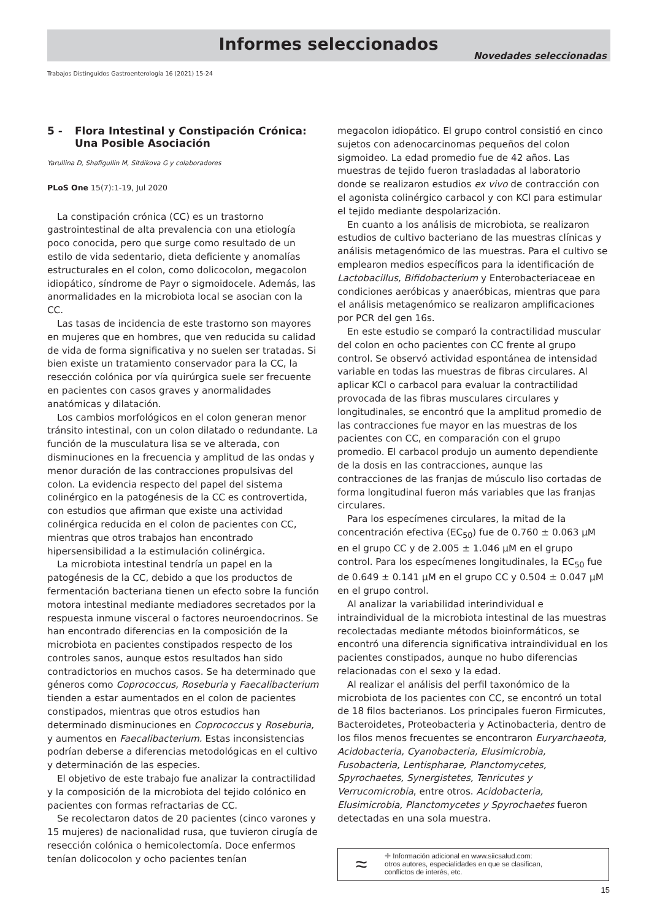Informes seleccionados
Novedades seleccionadas
Trabajos Distinguidos Gastroenterología 16 (2021) 15-24
5 - Flora Intestinal y Constipación Crónica: Una Posible Asociación
Yarullina D, Shafigullin M, Sitdikova G y colaboradores
PLoS One 15(7):1-19, Jul 2020
La constipación crónica (CC) es un trastorno gastrointestinal de alta prevalencia con una etiología poco conocida, pero que surge como resultado de un estilo de vida sedentario, dieta deficiente y anomalías estructurales en el colon, como dolicocolon, megacolon idiopático, síndrome de Payr o sigmoidocele. Además, las anormalidades en la microbiota local se asocian con la CC.
Las tasas de incidencia de este trastorno son mayores en mujeres que en hombres, que ven reducida su calidad de vida de forma significativa y no suelen ser tratadas. Si bien existe un tratamiento conservador para la CC, la resección colónica por vía quirúrgica suele ser frecuente en pacientes con casos graves y anormalidades anatómicas y dilatación.
Los cambios morfológicos en el colon generan menor tránsito intestinal, con un colon dilatado o redundante. La función de la musculatura lisa se ve alterada, con disminuciones en la frecuencia y amplitud de las ondas y menor duración de las contracciones propulsivas del colon. La evidencia respecto del papel del sistema colinérgico en la patogénesis de la CC es controvertida, con estudios que afirman que existe una actividad colinérgica reducida en el colon de pacientes con CC, mientras que otros trabajos han encontrado hipersensibilidad a la estimulación colinérgica.
La microbiota intestinal tendría un papel en la patogénesis de la CC, debido a que los productos de fermentación bacteriana tienen un efecto sobre la función motora intestinal mediante mediadores secretados por la respuesta inmune visceral o factores neuroendocrinos. Se han encontrado diferencias en la composición de la microbiota en pacientes constipados respecto de los controles sanos, aunque estos resultados han sido contradictorios en muchos casos. Se ha determinado que géneros como Coprococcus, Roseburia y Faecalibacterium tienden a estar aumentados en el colon de pacientes constipados, mientras que otros estudios han determinado disminuciones en Coprococcus y Roseburia, y aumentos en Faecalibacterium. Estas inconsistencias podrían deberse a diferencias metodológicas en el cultivo y determinación de las especies.
El objetivo de este trabajo fue analizar la contractilidad y la composición de la microbiota del tejido colónico en pacientes con formas refractarias de CC.
Se recolectaron datos de 20 pacientes (cinco varones y 15 mujeres) de nacionalidad rusa, que tuvieron cirugía de resección colónica o hemicolectomía. Doce enfermos tenían dolicocolon y ocho pacientes tenían
megacolon idiopático. El grupo control consistió en cinco sujetos con adenocarcinomas pequeños del colon sigmoideo. La edad promedio fue de 42 años. Las muestras de tejido fueron trasladadas al laboratorio donde se realizaron estudios ex vivo de contracción con el agonista colinérgico carbacol y con KCl para estimular el tejido mediante despolarización.
En cuanto a los análisis de microbiota, se realizaron estudios de cultivo bacteriano de las muestras clínicas y análisis metagenómico de las muestras. Para el cultivo se emplearon medios específicos para la identificación de Lactobacillus, Bifidobacterium y Enterobacteriaceae en condiciones aeróbicas y anaeróbicas, mientras que para el análisis metagenómico se realizaron amplificaciones por PCR del gen 16s.
En este estudio se comparó la contractilidad muscular del colon en ocho pacientes con CC frente al grupo control. Se observó actividad espontánea de intensidad variable en todas las muestras de fibras circulares. Al aplicar KCl o carbacol para evaluar la contractilidad provocada de las fibras musculares circulares y longitudinales, se encontró que la amplitud promedio de las contracciones fue mayor en las muestras de los pacientes con CC, en comparación con el grupo promedio. El carbacol produjo un aumento dependiente de la dosis en las contracciones, aunque las contracciones de las franjas de músculo liso cortadas de forma longitudinal fueron más variables que las franjas circulares.
Para los especímenes circulares, la mitad de la concentración efectiva (EC<sub>50</sub>) fue de 0.760 ± 0.063 µM en el grupo CC y de 2.005 ± 1.046 µM en el grupo control. Para los especímenes longitudinales, la EC<sub>50</sub> fue de 0.649 ± 0.141 µM en el grupo CC y 0.504 ± 0.047 µM en el grupo control.
Al analizar la variabilidad interindividual e intraindividual de la microbiota intestinal de las muestras recolectadas mediante métodos bioinformáticos, se encontró una diferencia significativa intraindividual en los pacientes constipados, aunque no hubo diferencias relacionadas con el sexo y la edad.
Al realizar el análisis del perfil taxonómico de la microbiota de los pacientes con CC, se encontró un total de 18 filos bacterianos. Los principales fueron Firmicutes, Bacteroidetes, Proteobacteria y Actinobacteria, dentro de los filos menos frecuentes se encontraron Euryarchaeota, Acidobacteria, Cyanobacteria, Elusimicrobia, Fusobacteria, Lentispharae, Planctomycetes, Spyrochaetes, Synergistetes, Tenricutes y Verrucomicrobia, entre otros. Acidobacteria, Elusimicrobia, Planctomycetes y Spyrochaetes fueron detectadas en una sola muestra.
≈
✚ Información adicional en www.siicsalud.com:
otros autores, especialidades en que se clasifican,
conflictos de interés, etc.
15